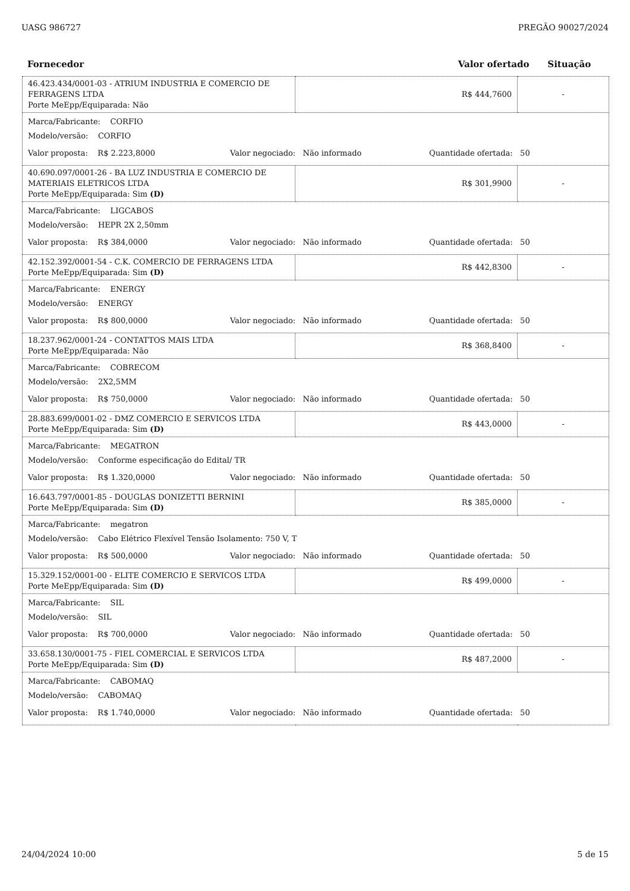UASG 986727 PREGÃO 90027/2024
Fornecedor Valor ofertado Situação
| 46.423.434/0001-03 - ATRIUM INDUSTRIA E COMERCIO DE FERRAGENS LTDA Porte MeEpp/Equiparada: Não | R$ 444,7600 | - |
| Marca/Fabricante: CORFIO Modelo/versão: CORFIO Valor proposta: R$ 2.223,8000 Valor negociado: Não informado Quantidade ofertada: 50 | | |
| 40.690.097/0001-26 - BA LUZ INDUSTRIA E COMERCIO DE MATERIAIS ELETRICOS LTDA Porte MeEpp/Equiparada: Sim (D) | R$ 301,9900 | - |
| Marca/Fabricante: LIGCABOS Modelo/versão: HEPR 2X 2,50mm Valor proposta: R$ 384,0000 Valor negociado: Não informado Quantidade ofertada: 50 | | |
| 42.152.392/0001-54 - C.K. COMERCIO DE FERRAGENS LTDA Porte MeEpp/Equiparada: Sim (D) | R$ 442,8300 | - |
| Marca/Fabricante: ENERGY Modelo/versão: ENERGY Valor proposta: R$ 800,0000 Valor negociado: Não informado Quantidade ofertada: 50 | | |
| 18.237.962/0001-24 - CONTATTOS MAIS LTDA Porte MeEpp/Equiparada: Não | R$ 368,8400 | - |
| Marca/Fabricante: COBRECOM Modelo/versão: 2X2,5MM Valor proposta: R$ 750,0000 Valor negociado: Não informado Quantidade ofertada: 50 | | |
| 28.883.699/0001-02 - DMZ COMERCIO E SERVICOS LTDA Porte MeEpp/Equiparada: Sim (D) | R$ 443,0000 | - |
| Marca/Fabricante: MEGATRON Modelo/versão: Conforme especificação do Edital/ TR Valor proposta: R$ 1.320,0000 Valor negociado: Não informado Quantidade ofertada: 50 | | |
| 16.643.797/0001-85 - DOUGLAS DONIZETTI BERNINI Porte MeEpp/Equiparada: Sim (D) | R$ 385,0000 | - |
| Marca/Fabricante: megatron Modelo/versão: Cabo Elétrico Flexível Tensão Isolamento: 750 V, T Valor proposta: R$ 500,0000 Valor negociado: Não informado Quantidade ofertada: 50 | | |
| 15.329.152/0001-00 - ELITE COMERCIO E SERVICOS LTDA Porte MeEpp/Equiparada: Sim (D) | R$ 499,0000 | - |
| Marca/Fabricante: SIL Modelo/versão: SIL Valor proposta: R$ 700,0000 Valor negociado: Não informado Quantidade ofertada: 50 | | |
| 33.658.130/0001-75 - FIEL COMERCIAL E SERVICOS LTDA Porte MeEpp/Equiparada: Sim (D) | R$ 487,2000 | - |
| Marca/Fabricante: CABOMAQ Modelo/versão: CABOMAQ Valor proposta: R$ 1.740,0000 Valor negociado: Não informado Quantidade ofertada: 50 | | |
24/04/2024 10:00 5 de 15